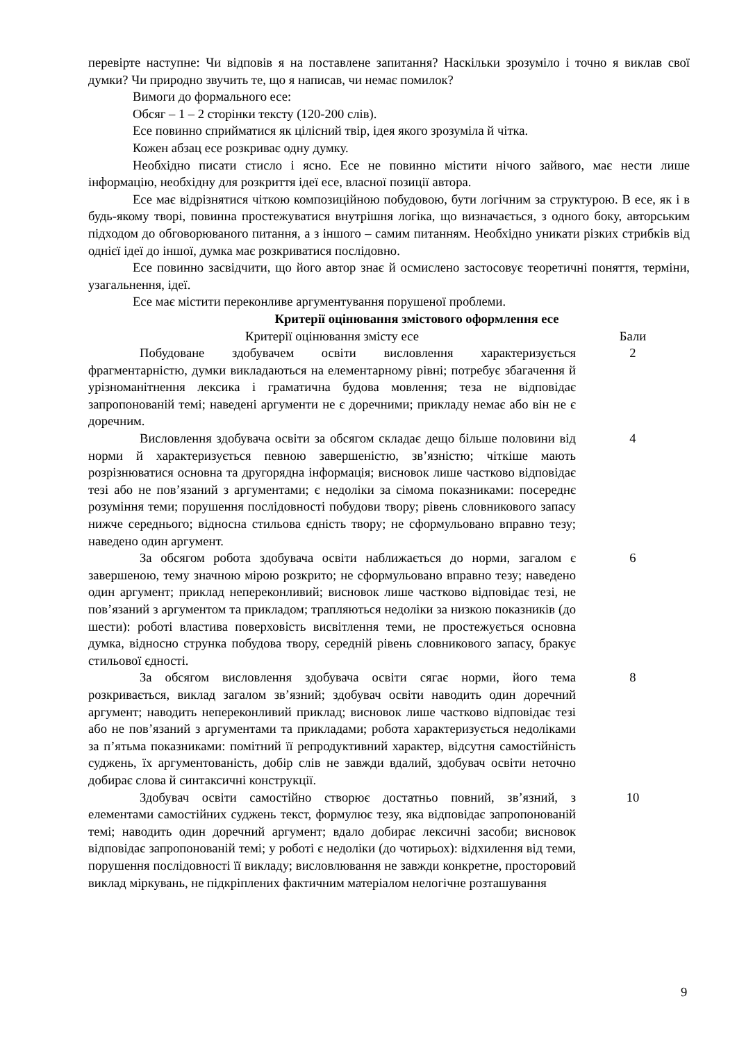перевірте наступне: Чи відповів я на поставлене запитання? Наскільки зрозуміло і точно я виклав свої думки? Чи природно звучить те, що я написав, чи немає помилок?
Вимоги до формального есе:
Обсяг – 1 – 2 сторінки тексту (120-200 слів).
Есе повинно сприйматися як цілісний твір, ідея якого зрозуміла й чітка.
Кожен абзац есе розкриває одну думку.
Необхідно писати стисло і ясно. Есе не повинно містити нічого зайвого, має нести лише інформацію, необхідну для розкриття ідеї есе, власної позиції автора.
Есе має відрізнятися чіткою композиційною побудовою, бути логічним за структурою. В есе, як і в будь-якому творі, повинна простежуватися внутрішня логіка, що визначається, з одного боку, авторським підходом до обговорюваного питання, а з іншого – самим питанням. Необхідно уникати різких стрибків від однієї ідеї до іншої, думка має розкриватися послідовно.
Есе повинно засвідчити, що його автор знає й осмислено застосовує теоретичні поняття, терміни, узагальнення, ідеї.
Есе має містити переконливе аргументування порушеної проблеми.
Критерії оцінювання змістового оформлення есе
| Критерії оцінювання змісту есе | Бали |
| --- | --- |
| Побудоване здобувачем освіти висловлення характеризується фрагментарністю, думки викладаються на елементарному рівні; потребує збагачення й урізноманітнення лексика і граматична будова мовлення; теза не відповідає запропонованій темі; наведені аргументи не є доречними; прикладу немає або він не є доречним. | 2 |
| Висловлення здобувача освіти за обсягом складає дещо більше половини від норми й характеризується певною завершеністю, зв’язністю; чіткіше мають розрізнюватися основна та другорядна інформація; висновок лише частково відповідає тезі або не пов’язаний з аргументами; є недоліки за сімома показниками: посереднє розуміння теми; порушення послідовності побудови твору; рівень словникового запасу нижче середнього; відносна стильова єдність твору; не сформульовано вправно тезу; наведено один аргумент. | 4 |
| За обсягом робота здобувача освіти наближається до норми, загалом є завершеною, тему значною мірою розкрито; не сформульовано вправно тезу; наведено один аргумент; приклад непереконливий; висновок лише частково відповідає тезі, не пов’язаний з аргументом та прикладом; трапляються недоліки за низкою показників (до шести): роботі властива поверховість висвітлення теми, не простежується основна думка, відносно струнка побудова твору, середній рівень словникового запасу, бракує стильової єдності. | 6 |
| За обсягом висловлення здобувача освіти сягає норми, його тема розкривається, виклад загалом зв’язний; здобувач освіти наводить один доречний аргумент; наводить непереконливий приклад; висновок лише частково відповідає тезі або не пов’язаний з аргументами та прикладами; робота характеризується недоліками за п’ятьма показниками: помітний її репродуктивний характер, відсутня самостійність суджень, їх аргументованість, добір слів не завжди вдалий, здобувач освіти неточно добирає слова й синтаксичні конструкції. | 8 |
| Здобувач освіти самостійно створює достатньо повний, зв’язний, з елементами самостійних суджень текст, формулює тезу, яка відповідає запропонованій темі; наводить один доречний аргумент; вдало добирає лексичні засоби; висновок відповідає запропонованій темі; у роботі є недоліки (до чотирьох): відхилення від теми, порушення послідовності її викладу; висловлювання не завжди конкретне, просторовий виклад міркувань, не підкріплених фактичним матеріалом нелогічне розташування | 10 |
9